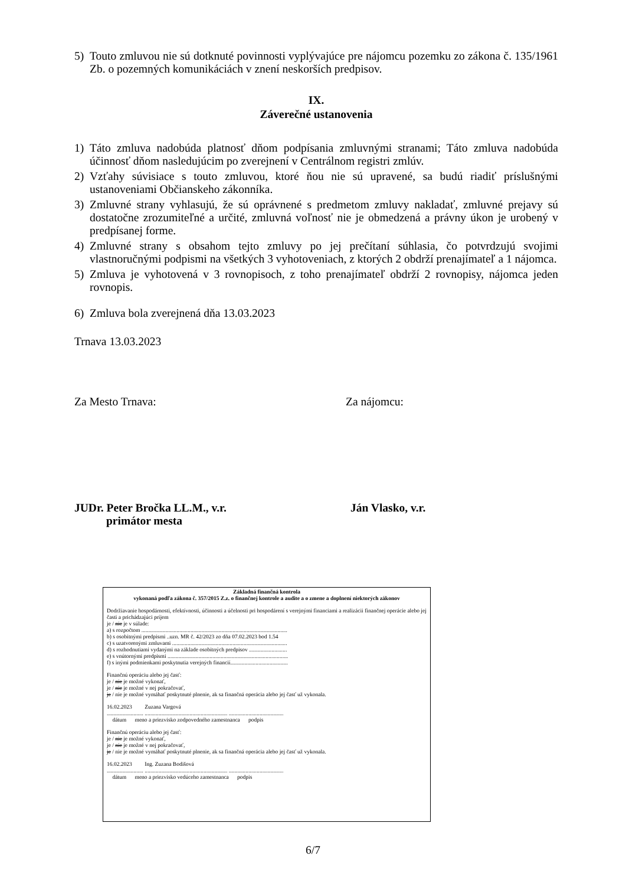5) Touto zmluvou nie sú dotknuté povinnosti vyplývajúce pre nájomcu pozemku zo zákona č. 135/1961 Zb. o pozemných komunikáciách v znení neskorších predpisov.
IX.
Záverečné ustanovenia
1) Táto zmluva nadobúda platnosť dňom podpísania zmluvnými stranami; Táto zmluva nadobúda účinnosť dňom nasledujúcim po zverejnení v Centrálnom registri zmlúv.
2) Vzťahy súvisiace s touto zmluvou, ktoré ňou nie sú upravené, sa budú riadiť príslušnými ustanoveniami Občianskeho zákonníka.
3) Zmluvné strany vyhlasujú, že sú oprávnené s predmetom zmluvy nakladať, zmluvné prejavy sú dostatočne zrozumiteľné a určité, zmluvná voľnosť nie je obmedzená a právny úkon je urobený v predpísanej forme.
4) Zmluvné strany s obsahom tejto zmluvy po jej prečítaní súhlasia, čo potvrdzujú svojimi vlastnoručnými podpismi na všetkých 3 vyhotoveniach, z ktorých 2 obdrží prenajímateľ a 1 nájomca.
5) Zmluva je vyhotovená v 3 rovnopisoch, z toho prenajímateľ obdrží 2 rovnopisy, nájomca jeden rovnopis.
6) Zmluva bola zverejnená dňa 13.03.2023
Trnava 13.03.2023
Za Mesto Trnava: Za nájomcu:
JUDr. Peter Bročka LL.M., v.r.
primátor mesta Ján Vlasko, v.r.
Základná finančná kontrola
vykonaná podľa zákona č. 357/2015 Z.z. o finančnej kontrole a audite a o zmene a doplnení niektorých zákonov
Dodržiavanie hospodárnosti, efektívnosti, účinnosti a účelnosti pri hospodárení s verejnými financiami a realizácii finančnej operácie alebo jej časti a prichádzajúci príjem
je / nie je v súlade:
a) s rozpočtom ........................................................................................................
b) s osobitnými predpismi ..uzn. MR č. 42/2023 zo dňa 07.02.2023 bod 1.54
c) s uzatvorenými zmluvami ..................................................................................
d) s rozhodnutiami vydanými na základe osobitných predpisov ...........................
e) s vnútornými predpismi ......................................................................................
f) s inými podmienkami poskytnutia verejných financií.........................................
Finančnú operáciu alebo jej časť:
je / nie je možné vykonať,
je / nie je možné v nej pokračovať,
je / nie je možné vymáhať poskytnuté plnenie, ak sa finančná operácia alebo jej časť už vykonala.
16.02.2023 Zuzana Vargová
.......................... ........................................................... .......................................
dátum meno a priezvisko zodpovedného zamestnanca podpis
Finančnú operáciu alebo jej časť:
je / nie je možné vykonať,
je / nie je možné v nej pokračovať,
je / nie je možné vymáhať poskytnuté plnenie, ak sa finančná operácia alebo jej časť už vykonala.
16.02.2023 Ing. Zuzana Bodišová
.......................... ........................................................... .......................................
dátum meno a priezvisko vedúceho zamestnanca podpis
6/7